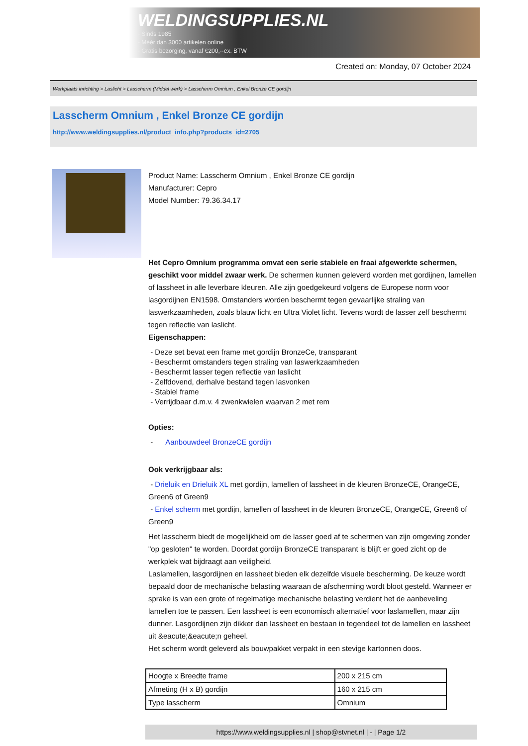WELDINGSUPPLIES.NL
- Sinds 1985
- Méér dan 3000 artikelen online
- Gratis bezorging, vanaf €200,--ex. BTW
Created on: Monday, 07 October 2024
Werkplaats inrichting > Laslicht > Lasscherm (Middel werk) > Lasscherm Omnium , Enkel Bronze CE gordijn
Lasscherm Omnium , Enkel Bronze CE gordijn
http://www.weldingsupplies.nl/product_info.php?products_id=2705
Product Name: Lasscherm Omnium , Enkel Bronze CE gordijn
Manufacturer: Cepro
Model Number: 79.36.34.17
Het Cepro Omnium programma omvat een serie stabiele en fraai afgewerkte schermen, geschikt voor middel zwaar werk. De schermen kunnen geleverd worden met gordijnen, lamellen of lassheet in alle leverbare kleuren. Alle zijn goedgekeurd volgens de Europese norm voor lasgordijnen EN1598. Omstanders worden beschermt tegen gevaarlijke straling van laswerkzaamheden, zoals blauw licht en Ultra Violet licht. Tevens wordt de lasser zelf beschermt tegen reflectie van laslicht.
Eigenschappen:
- Deze set bevat een frame met gordijn BronzeCe, transparant
- Beschermt omstanders tegen straling van laswerkzaamheden
- Beschermt lasser tegen reflectie van laslicht
- Zelfdovend, derhalve bestand tegen lasvonken
- Stabiel frame
- Verrijdbaar d.m.v. 4 zwenkwielen waarvan 2 met rem
Opties:
- Aanbouwdeel BronzeCE gordijn
Ook verkrijgbaar als:
- Drieluik en Drieluik XL met gordijn, lamellen of lassheet in de kleuren BronzeCE, OrangeCE, Green6 of Green9
- Enkel scherm met gordijn, lamellen of lassheet in de kleuren BronzeCE, OrangeCE, Green6 of Green9
Het lasscherm biedt de mogelijkheid om de lasser goed af te schermen van zijn omgeving zonder "op gesloten" te worden. Doordat gordijn BronzeCE transparant is blijft er goed zicht op de werkplek wat bijdraagt aan veiligheid.
Laslamellen, lasgordijnen en lassheet bieden elk dezelfde visuele bescherming. De keuze wordt bepaald door de mechanische belasting waaraan de afscherming wordt bloot gesteld. Wanneer er sprake is van een grote of regelmatige mechanische belasting verdient het de aanbeveling lamellen toe te passen. Een lassheet is een economisch alternatief voor laslamellen, maar zijn dunner. Lasgordijnen zijn dikker dan lassheet en bestaan in tegendeel tot de lamellen en lassheet uit &eacute;&eacute;n geheel.
Het scherm wordt geleverd als bouwpakket verpakt in een stevige kartonnen doos.
| Hoogte x Breedte frame | 200 x 215 cm |
| Afmeting (H x B) gordijn | 160 x 215 cm |
| Type lasscherm | Omnium |
https://www.weldingsupplies.nl | shop@stvnet.nl | - | Page 1/2